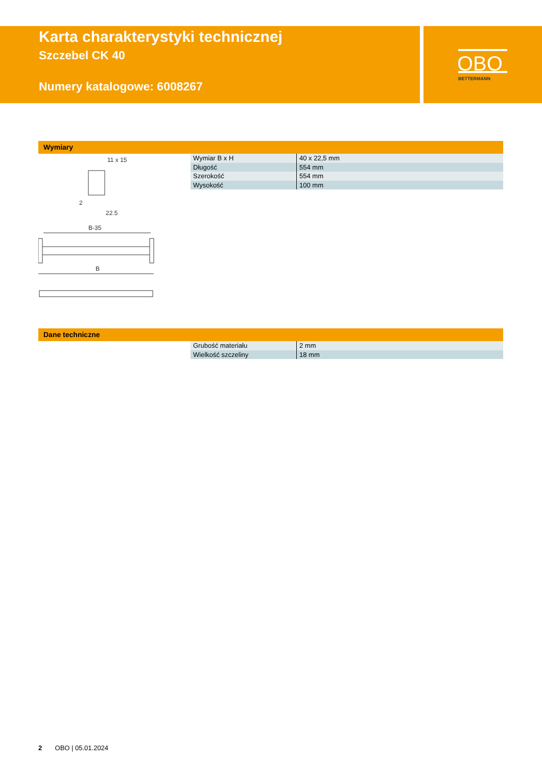Karta charakterystyki technicznej
Szczebel CK 40
Numery katalogowe: 6008267
OBO
BETTERMANN
Wymiary
11 x 15
2
22.5
B-35
B
| Wymiar B x H | 40 x 22,5 mm |
| Długość | 554 mm |
| Szerokość | 554 mm |
| Wysokość | 100 mm |
Dane techniczne
| Grubość materiału | 2 mm |
| Wielkość szczeliny | 18 mm |
2 OBO | 05.01.2024